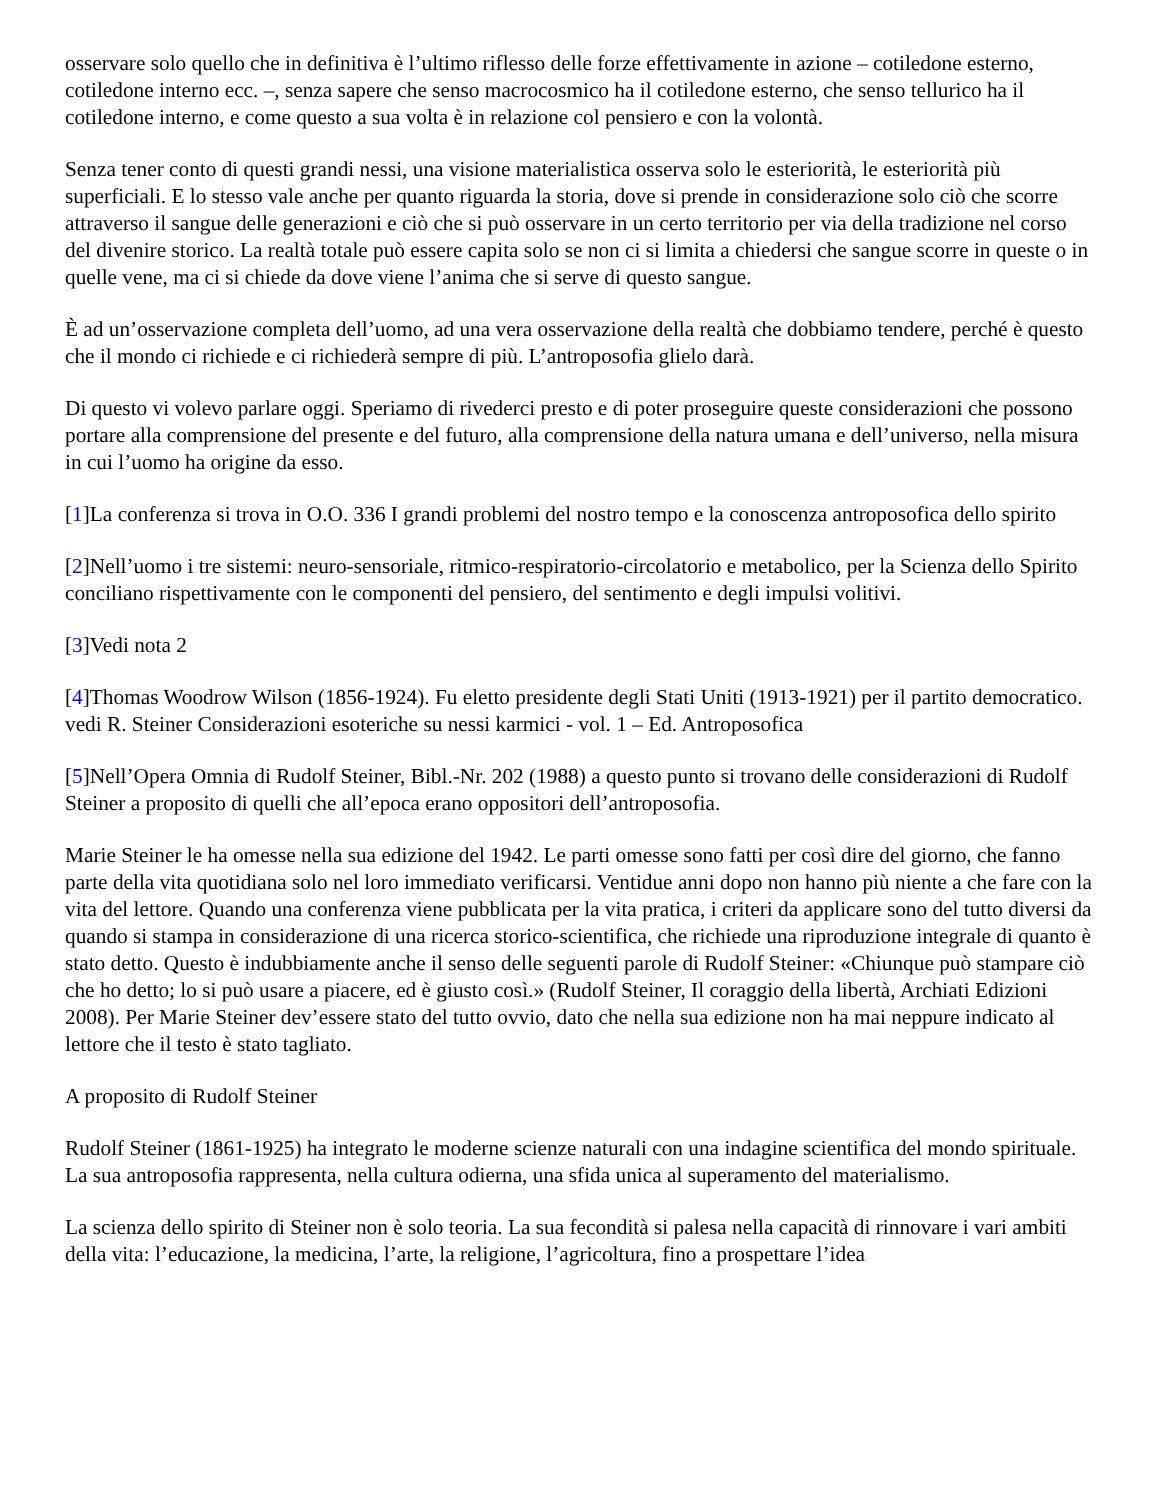osservare solo quello che in definitiva è l’ultimo riflesso delle forze effettivamente in azione – cotiledone esterno, cotiledone interno ecc. –, senza sapere che senso macrocosmico ha il cotiledone esterno, che senso tellurico ha il cotiledone interno, e come questo a sua volta è in relazione col pensiero e con la volontà.
Senza tener conto di questi grandi nessi, una visione materialistica osserva solo le esteriorità, le esteriorità più superficiali. E lo stesso vale anche per quanto riguarda la storia, dove si prende in considerazione solo ciò che scorre attraverso il sangue delle generazioni e ciò che si può osservare in un certo territorio per via della tradizione nel corso del divenire storico. La realtà totale può essere capita solo se non ci si limita a chiedersi che sangue scorre in queste o in quelle vene, ma ci si chiede da dove viene l’anima che si serve di questo sangue.
È ad un’osservazione completa dell’uomo, ad una vera osservazione della realtà che dobbiamo tendere, perché è questo che il mondo ci richiede e ci richiederà sempre di più. L’antroposofia glielo darà.
Di questo vi volevo parlare oggi. Speriamo di rivederci presto e di poter proseguire queste considerazioni che possono portare alla comprensione del presente e del futuro, alla comprensione della natura umana e dell’universo, nella misura in cui l’uomo ha origine da esso.
[1]La conferenza si trova in O.O. 336 I grandi problemi del nostro tempo e la conoscenza antroposofica dello spirito
[2]Nell’uomo i tre sistemi: neuro-sensoriale, ritmico-respiratorio-circolatorio e metabolico, per la Scienza dello Spirito conciliano rispettivamente con le componenti del pensiero, del sentimento e degli impulsi volitivi.
[3]Vedi nota 2
[4]Thomas Woodrow Wilson (1856-1924). Fu eletto presidente degli Stati Uniti (1913-1921) per il partito democratico. vedi R. Steiner Considerazioni esoteriche su nessi karmici - vol. 1 – Ed. Antroposofica
[5]Nell’Opera Omnia di Rudolf Steiner, Bibl.-Nr. 202 (1988) a questo punto si trovano delle considerazioni di Rudolf Steiner a proposito di quelli che all’epoca erano oppositori dell’antroposofia.
Marie Steiner le ha omesse nella sua edizione del 1942. Le parti omesse sono fatti per così dire del giorno, che fanno parte della vita quotidiana solo nel loro immediato verificarsi. Ventidue anni dopo non hanno più niente a che fare con la vita del lettore. Quando una conferenza viene pubblicata per la vita pratica, i criteri da applicare sono del tutto diversi da quando si stampa in considerazione di una ricerca storico-scientifica, che richiede una riproduzione integrale di quanto è stato detto. Questo è indubbiamente anche il senso delle seguenti parole di Rudolf Steiner: «Chiunque può stampare ciò che ho detto; lo si può usare a piacere, ed è giusto così.» (Rudolf Steiner, Il coraggio della libertà, Archiati Edizioni 2008). Per Marie Steiner dev’essere stato del tutto ovvio, dato che nella sua edizione non ha mai neppure indicato al lettore che il testo è stato tagliato.
A proposito di Rudolf Steiner
Rudolf Steiner (1861-1925) ha integrato le moderne scienze naturali con una indagine scientifica del mondo spirituale. La sua antroposofia rappresenta, nella cultura odierna, una sfida unica al superamento del materialismo.
La scienza dello spirito di Steiner non è solo teoria. La sua fecondità si palesa nella capacità di rinnovare i vari ambiti della vita: l’educazione, la medicina, l’arte, la religione, l’agricoltura, fino a prospettare l’idea